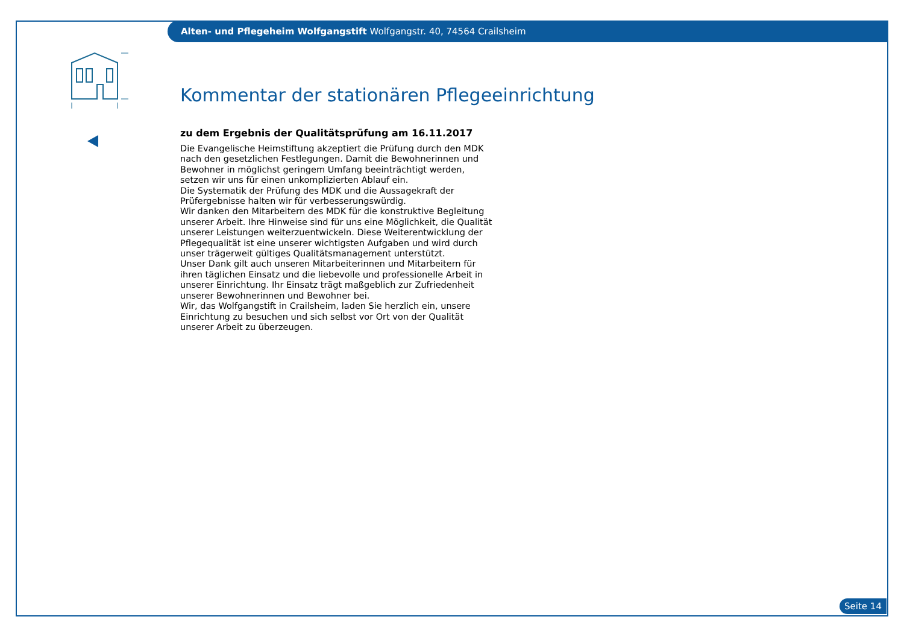Alten- und Pflegeheim Wolfgangstift Wolfgangstr. 40, 74564 Crailsheim
Kommentar der stationären Pflegeeinrichtung
zu dem Ergebnis der Qualitätsprüfung am 16.11.2017
Die Evangelische Heimstiftung akzeptiert die Prüfung durch den MDK nach den gesetzlichen Festlegungen. Damit die Bewohnerinnen und Bewohner in möglichst geringem Umfang beeinträchtigt werden, setzen wir uns für einen unkomplizierten Ablauf ein.
Die Systematik der Prüfung des MDK und die Aussagekraft der Prüfergebnisse halten wir für verbesserungswürdig.
Wir danken den Mitarbeitern des MDK für die konstruktive Begleitung unserer Arbeit. Ihre Hinweise sind für uns eine Möglichkeit, die Qualität unserer Leistungen weiterzuentwickeln. Diese Weiterentwicklung der Pflegequalität ist eine unserer wichtigsten Aufgaben und wird durch unser trägerweit gültiges Qualitätsmanagement unterstützt.
Unser Dank gilt auch unseren Mitarbeiterinnen und Mitarbeitern für ihren täglichen Einsatz und die liebevolle und professionelle Arbeit in unserer Einrichtung. Ihr Einsatz trägt maßgeblich zur Zufriedenheit unserer Bewohnerinnen und Bewohner bei.
Wir, das Wolfgangstift in Crailsheim, laden Sie herzlich ein, unsere Einrichtung zu besuchen und sich selbst vor Ort von der Qualität unserer Arbeit zu überzeugen.
Seite 14